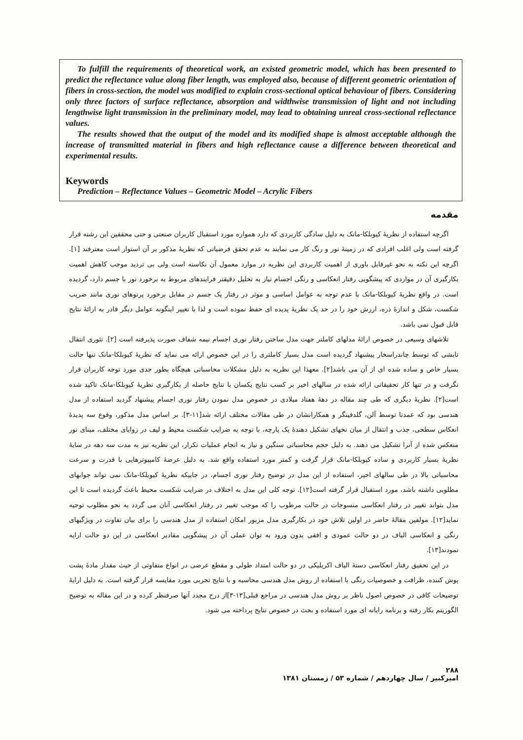To fulfill the requirements of theoretical work, an existed geometric model, which has been presented to predict the reflectance value along fiber length, was employed also, because of different geometric orientation of fibers in cross-section, the model was modified to explain cross-sectional optical behaviour of fibers. Considering only three factors of surface reflectance, absorption and widthwise transmission of light and not including lengthwise light transmission in the preliminary model, may lead to obtaining unreal cross-sectional reflectance values.
The results showed that the output of the model and its modified shape is almost acceptable although the increase of transmitted material in fibers and high reflectance cause a difference between theoretical and experimental results.
Keywords
Prediction – Reflectance Values – Geometric Model – Acrylic Fibers
مقدمه
اگرچه استفاده از نظریهٔ کیوبلکا-مانک به دلیل سادگی کاربردی که دارد همواره مورد استقبال کاربران صنعتی و حتی محققین این رشته قرار گرفته است ولی اغلب افرادی که در زمینهٔ نور و رنگ کار می نمایند به عدم تحقق فرضیاتی که نظریهٔ مذکور بر آن استوار است معترفند [۱]. اگرچه این نکته به نحو غیرقابل باوری از اهمیت کاربردی این نظریه در موارد معمول آن نکاسته است ولی بی تردید موجب کاهش اهمیت بکارگیری آن در مواردی که پیشگویی رفتار انعکاسی و رنگی اجسام نیاز به تحلیل دقیقتر فرایندهای مربوط به برخورد نور با جسم دارد، گردیده است. در واقع نظریهٔ کیوبلکا-مانک با عدم توجه به عوامل اساسی و موثر در رفتار یک جسم در مقابل برخورد پرتوهای نوری مانند ضریب شکست، شکل و اندازهٔ ذره، ارزش خود را در حد یک نظریهٔ پدیده ای حفظ نموده است و لذا با تغییر اینگونه عوامل دیگر قادر به ارائهٔ نتایج قابل قبول نمی باشد.
تلاشهای وسیعی در خصوص ارائهٔ مدلهای کاملتر جهت مدل ساختن رفتار نوری اجسام نیمه شفاف صورت پذیرفته است [۲]. تئوری انتقال تابشی که توسط چاندراسخار پیشنهاد گردیده است مدل بسیار کاملتری را در این خصوص ارائه می نماید که نظریهٔ کیوبلکا-مانک تنها حالت بسیار خاص و ساده شده ای از آن می باشد[۲]. معهذا این نظریه به دلیل مشکلات محاسباتی هیچگاه بطور جدی مورد توجه کاربران قرار نگرفت و در تنها کار تحقیقاتی ارائه شده در سالهای اخیر بر کسب نتایج یکسان با نتایج حاصله از بکارگیری نظریهٔ کیوبلکا-مانک تاکید شده است[۲]. نظریهٔ دیگری که طی چند مقاله در دههٔ هفتاد میلادی در خصوص مدل نمودن رفتار نوری اجسام پیشنهاد گردید استفاده از مدل هندسی بود که عمدتا توسط آلن، گلدفینگر و همکارانشان در طی مقالات مختلف ارائه شد[۱۱-۳]. بر اساس مدل مذکور، وقوع سه پدیدهٔ انعکاس سطحی، جذب و انتقال از میان نخهای تشکیل دهندهٔ یک پارچه، با توجه به ضرایب شکست محیط و لیف در زوایای مختلف، مبنای نور منعکس شده از آنرا تشکیل می دهند. به دلیل حجم محاسباتی سنگین و نیاز به انجام عملیات تکرار، این نظریه نیز به مدت سه دهه در سایهٔ نظریهٔ بسیار کاربردی و ساده کیوبلکا-مانک قرار گرفت و کمتر مورد استفاده واقع شد. به دلیل عرضهٔ کامپیوترهایی با قدرت و سرعت محاسباتی بالا در طی سالهای اخیر، استفاده از این مدل در توضیح رفتار نوری اجسام، در جاییکه نظریهٔ کیوبلکا-مانک نمی تواند جوابهای مطلوبی داشته باشد، مورد استقبال قرار گرفته است[۱۲]. توجه کلی این مدل به اختلاف در ضرایب شکست محیط باعث گردیده است تا این مدل بتواند تغییر در رفتار انعکاسی منسوجات در حالت مرطوب را که موجب تغییر در رفتار انعکاسی آنان می گردد به نحو مطلوب توجیه نماید[۱۲]. مولفین مقالهٔ حاضر در اولین تلاش خود در بکارگیری مدل مزبور امکان استفاده از مدل هندسی را برای بیان تفاوت در ویژگیهای رنگی و انعکاسی الیاف در دو حالت عمودی و افقی بدون ورود به توان عملی آن در پیشگویی مقادیر انعکاسی در این دو حالت ارایه نمودند[۱۳].
در این تحقیق رفتار انعکاسی دستهٔ الیاف اکریلیکی در دو حالت امتداد طولی و مقطع عرضی در انواع متفاوتی از حیث مقدار مادهٔ پشت پوش کننده، ظرافت و خصوصیات رنگی با استفاده از روش مدل هندسی محاسبه و با نتایج تجربی مورد مقایسه قرار گرفته است. به دلیل ارایهٔ توضیحات کافی در خصوص اصول ناظر بر روش مدل هندسی در مراجع قبلی[۱۳-۳]از درج مجدد آنها صرفنظر کرده و در این مقاله به توضیح الگوریتم بکار رفته و برنامه رایانه ای مورد استفاده و بحث در خصوص نتایج پرداخته می شود.
۲۸۸
امیرکبیر / سال چهاردهم / شماره ۵۳ / زمستان ۱۳۸۱